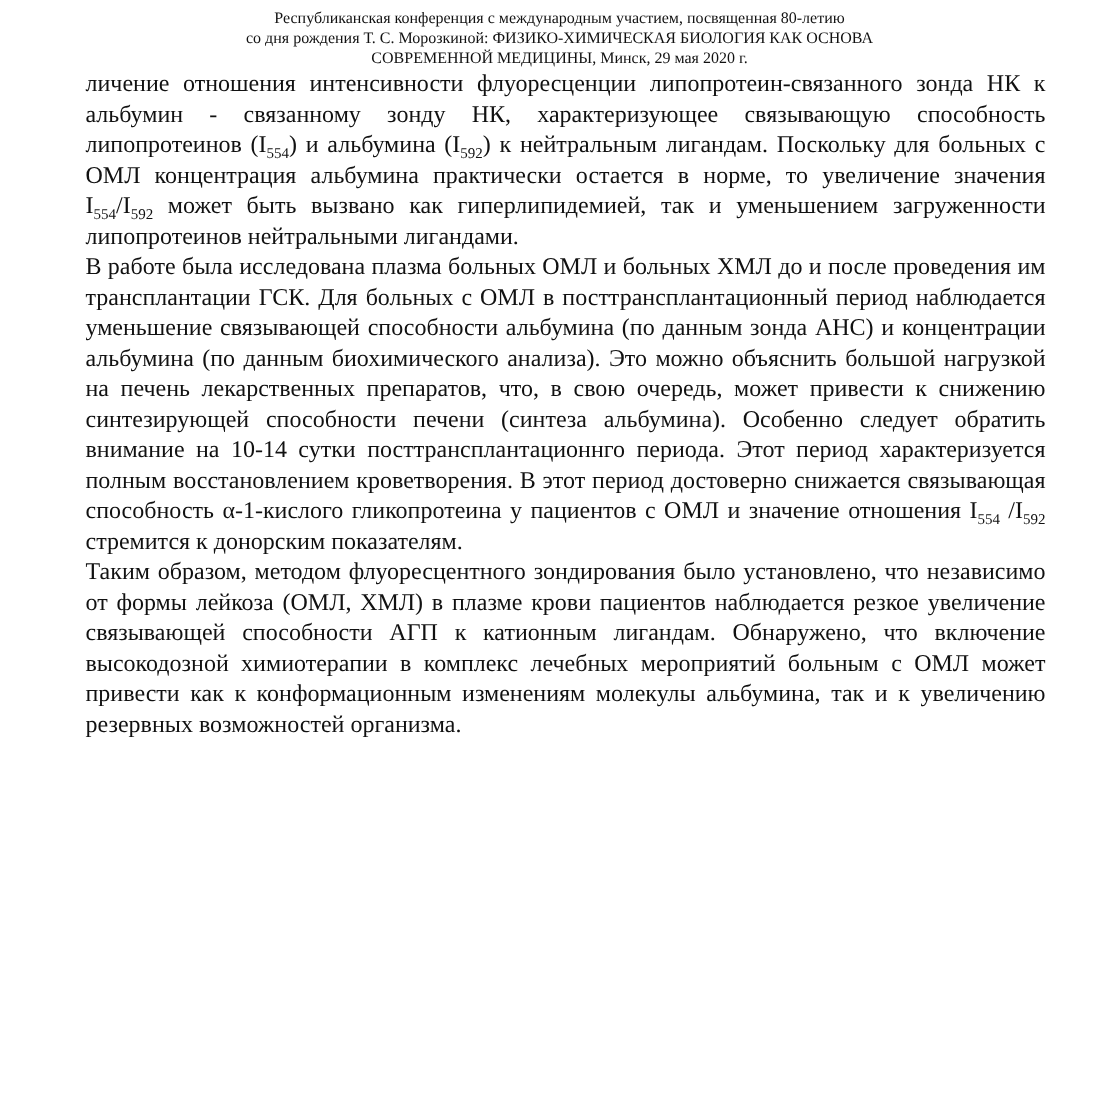Республиканская конференция с международным участием, посвященная 80-летию
со дня рождения Т. С. Морозкиной: ФИЗИКО-ХИМИЧЕСКАЯ БИОЛОГИЯ КАК ОСНОВА
СОВРЕМЕННОЙ МЕДИЦИНЫ, Минск, 29 мая 2020 г.
личение отношения интенсивности флуоресценции липопротеин-связанного зонда НК к альбумин - связанному зонду НК, характеризующее связывающую способность липопротеинов (I<sub>554</sub>) и альбумина (I<sub>592</sub>) к нейтральным лигандам. Поскольку для больных с ОМЛ концентрация альбумина практически остается в норме, то увеличение значения I<sub>554</sub>/I<sub>592</sub> может быть вызвано как гиперлипидемией, так и уменьшением загруженности липопротеинов нейтральными лигандами.
В работе была исследована плазма больных ОМЛ и больных ХМЛ до и после проведения им трансплантации ГСК. Для больных с ОМЛ в посттрансплантационный период наблюдается уменьшение связывающей способности альбумина (по данным зонда АНС) и концентрации альбумина (по данным биохимического анализа). Это можно объяснить большой нагрузкой на печень лекарственных препаратов, что, в свою очередь, может привести к снижению синтезирующей способности печени (синтеза альбумина). Особенно следует обратить внимание на 10-14 сутки посттрансплантационнго периода. Этот период характеризуется полным восстановлением кроветворения. В этот период достоверно снижается связывающая способность α-1-кислого гликопротеина у пациентов с ОМЛ и значение отношения I<sub>554</sub> /I<sub>592</sub> стремится к донорским показателям.
Таким образом, методом флуоресцентного зондирования было установлено, что независимо от формы лейкоза (ОМЛ, ХМЛ) в плазме крови пациентов наблюдается резкое увеличение связывающей способности АГП к катионным лигандам. Обнаружено, что включение высокодозной химиотерапии в комплекс лечебных мероприятий больным с ОМЛ может привести как к конформационным изменениям молекулы альбумина, так и к увеличению резервных возможностей организма.